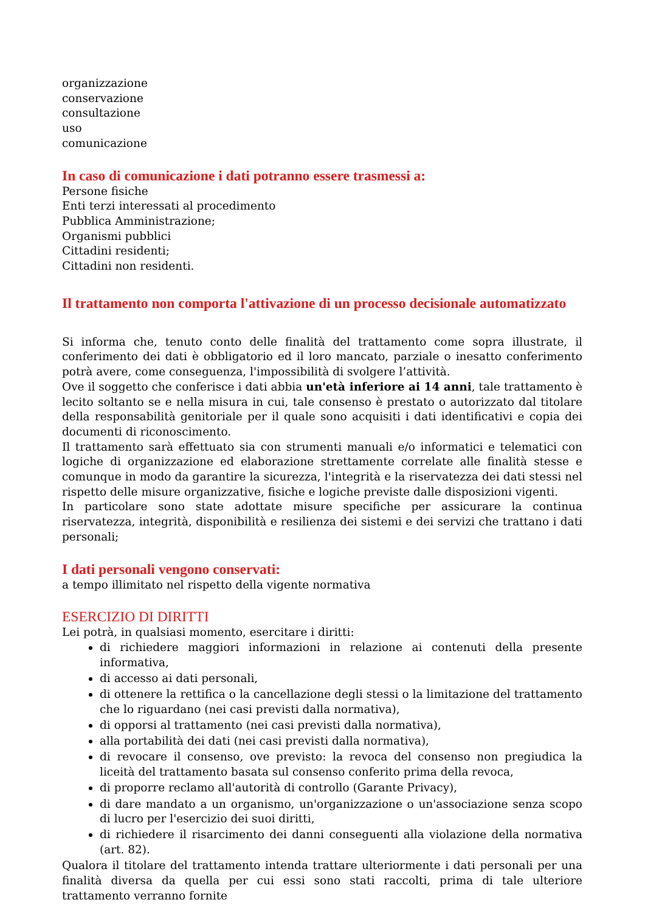organizzazione
conservazione
consultazione
uso
comunicazione
In caso di comunicazione i dati potranno essere trasmessi a:
Persone fisiche
Enti terzi interessati al procedimento
Pubblica Amministrazione;
Organismi pubblici
Cittadini residenti;
Cittadini non residenti.
Il trattamento non comporta l'attivazione di un processo decisionale automatizzato
Si informa che, tenuto conto delle finalità del trattamento come sopra illustrate, il conferimento dei dati è obbligatorio ed il loro mancato, parziale o inesatto conferimento potrà avere, come conseguenza, l'impossibilità di svolgere l’attività.
Ove il soggetto che conferisce i dati abbia un'età inferiore ai 14 anni, tale trattamento è lecito soltanto se e nella misura in cui, tale consenso è prestato o autorizzato dal titolare della responsabilità genitoriale per il quale sono acquisiti i dati identificativi e copia dei documenti di riconoscimento.
Il trattamento sarà effettuato sia con strumenti manuali e/o informatici e telematici con logiche di organizzazione ed elaborazione strettamente correlate alle finalità stesse e comunque in modo da garantire la sicurezza, l'integrità e la riservatezza dei dati stessi nel rispetto delle misure organizzative, fisiche e logiche previste dalle disposizioni vigenti.
In particolare sono state adottate misure specifiche per assicurare la continua riservatezza, integrità, disponibilità e resilienza dei sistemi e dei servizi che trattano i dati personali;
I dati personali vengono conservati:
a tempo illimitato nel rispetto della vigente normativa
ESERCIZIO DI DIRITTI
Lei potrà, in qualsiasi momento, esercitare i diritti:
di richiedere maggiori informazioni in relazione ai contenuti della presente informativa,
di accesso ai dati personali,
di ottenere la rettifica o la cancellazione degli stessi o la limitazione del trattamento che lo riguardano (nei casi previsti dalla normativa),
di opporsi al trattamento (nei casi previsti dalla normativa),
alla portabilità dei dati (nei casi previsti dalla normativa),
di revocare il consenso, ove previsto: la revoca del consenso non pregiudica la liceità del trattamento basata sul consenso conferito prima della revoca,
di proporre reclamo all'autorità di controllo (Garante Privacy),
di dare mandato a un organismo, un'organizzazione o un'associazione senza scopo di lucro per l'esercizio dei suoi diritti,
di richiedere il risarcimento dei danni conseguenti alla violazione della normativa (art. 82).
Qualora il titolare del trattamento intenda trattare ulteriormente i dati personali per una finalità diversa da quella per cui essi sono stati raccolti, prima di tale ulteriore trattamento verranno fornite